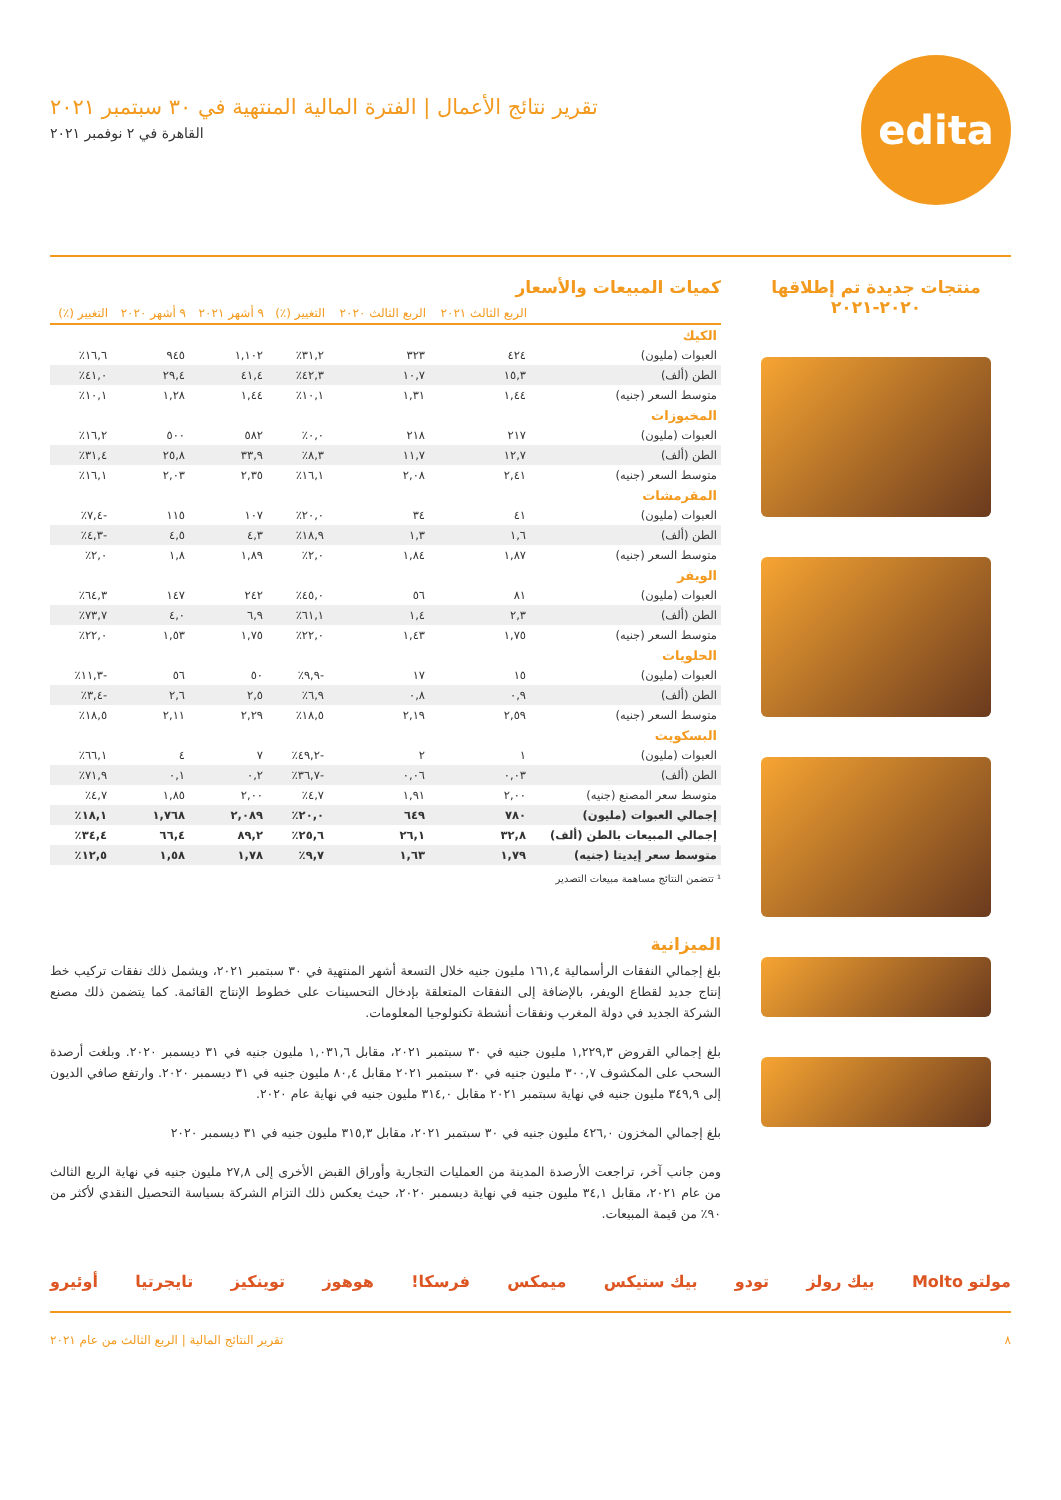edita
تقرير نتائج الأعمال | الفترة المالية المنتهية في ٣٠ سبتمبر ٢٠٢١
القاهرة في ٢ نوفمبر ٢٠٢١
منتجات جديدة تم إطلاقها
٢٠٢٠-٢٠٢١
كميات المبيعات والأسعار
| | الربع الثالث ٢٠٢١ | الربع الثالث ٢٠٢٠ | التغيير (٪) | ٩ أشهر ٢٠٢١ | ٩ أشهر ٢٠٢٠ | التغيير (٪) |
| --- | --- | --- | --- | --- | --- | --- |
| الكيك | | | | | | |
| العبوات (مليون) | ٤٢٤ | ٣٢٣ | ٣١,٢٪ | ١,١٠٢ | ٩٤٥ | ١٦,٦٪ |
| الطن (ألف) | ١٥,٣ | ١٠,٧ | ٤٢,٣٪ | ٤١,٤ | ٢٩,٤ | ٤١,٠٪ |
| متوسط السعر (جنيه) | ١,٤٤ | ١,٣١ | ١٠,١٪ | ١,٤٤ | ١,٢٨ | ١٠,١٪ |
| المخبوزات | | | | | | |
| العبوات (مليون) | ٢١٧ | ٢١٨ | ٠,٠٪ | ٥٨٢ | ٥٠٠ | ١٦,٢٪ |
| الطن (ألف) | ١٢,٧ | ١١,٧ | ٨,٣٪ | ٣٣,٩ | ٢٥,٨ | ٣١,٤٪ |
| متوسط السعر (جنيه) | ٢,٤١ | ٢,٠٨ | ١٦,١٪ | ٢,٣٥ | ٢,٠٣ | ١٦,١٪ |
| المقرمشات | | | | | | |
| العبوات (مليون) | ٤١ | ٣٤ | ٢٠,٠٪ | ١٠٧ | ١١٥ | -٧,٤٪ |
| الطن (ألف) | ١,٦ | ١,٣ | ١٨,٩٪ | ٤,٣ | ٤,٥ | -٤,٣٪ |
| متوسط السعر (جنيه) | ١,٨٧ | ١,٨٤ | ٢,٠٪ | ١,٨٩ | ١,٨ | ٢,٠٪ |
| الويفر | | | | | | |
| العبوات (مليون) | ٨١ | ٥٦ | ٤٥,٠٪ | ٢٤٢ | ١٤٧ | ٦٤,٣٪ |
| الطن (ألف) | ٢,٣ | ١,٤ | ٦١,١٪ | ٦,٩ | ٤,٠ | ٧٣,٧٪ |
| متوسط السعر (جنيه) | ١,٧٥ | ١,٤٣ | ٢٢,٠٪ | ١,٧٥ | ١,٥٣ | ٢٢,٠٪ |
| الحلويات | | | | | | |
| العبوات (مليون) | ١٥ | ١٧ | -٩,٩٪ | ٥٠ | ٥٦ | -١١,٣٪ |
| الطن (ألف) | ٠,٩ | ٠,٨ | ٦,٩٪ | ٢,٥ | ٢,٦ | -٣,٤٪ |
| متوسط السعر (جنيه) | ٢,٥٩ | ٢,١٩ | ١٨,٥٪ | ٢,٢٩ | ٢,١١ | ١٨,٥٪ |
| البسكويت | | | | | | |
| العبوات (مليون) | ١ | ٢ | -٤٩,٢٪ | ٧ | ٤ | ٦٦,١٪ |
| الطن (ألف) | ٠,٠٣ | ٠,٠٦ | -٣٦,٧٪ | ٠,٢ | ٠,١ | ٧١,٩٪ |
| متوسط سعر المصنع (جنيه) | ٢,٠٠ | ١,٩١ | ٤,٧٪ | ٢,٠٠ | ١,٨٥ | ٤,٧٪ |
| إجمالي العبوات (مليون) | ٧٨٠ | ٦٤٩ | ٢٠,٠٪ | ٢,٠٨٩ | ١,٧٦٨ | ١٨,١٪ |
| إجمالي المبيعات بالطن (ألف) | ٣٢,٨ | ٢٦,١ | ٢٥,٦٪ | ٨٩,٢ | ٦٦,٤ | ٣٤,٤٪ |
| متوسط سعر إيديتا (جنيه) | ١,٧٩ | ١,٦٣ | ٩,٧٪ | ١,٧٨ | ١,٥٨ | ١٢,٥٪ |
¹ تتضمن النتائج مساهمة مبيعات التصدير
الميزانية
بلغ إجمالي النفقات الرأسمالية ١٦١,٤ مليون جنيه خلال التسعة أشهر المنتهية في ٣٠ سبتمبر ٢٠٢١، ويشمل ذلك نفقات تركيب خط إنتاج جديد لقطاع الويفر، بالإضافة إلى النفقات المتعلقة بإدخال التحسينات على خطوط الإنتاج القائمة. كما يتضمن ذلك مصنع الشركة الجديد في دولة المغرب ونفقات أنشطة تكنولوجيا المعلومات.
بلغ إجمالي القروض ١,٢٢٩,٣ مليون جنيه في ٣٠ سبتمبر ٢٠٢١، مقابل ١,٠٣١,٦ مليون جنيه في ٣١ ديسمبر ٢٠٢٠. وبلغت أرصدة السحب على المكشوف ٣٠٠,٧ مليون جنيه في ٣٠ سبتمبر ٢٠٢١ مقابل ٨٠,٤ مليون جنيه في ٣١ ديسمبر ٢٠٢٠. وارتفع صافي الديون إلى ٣٤٩,٩ مليون جنيه في نهاية سبتمبر ٢٠٢١ مقابل ٣١٤,٠ مليون جنيه في نهاية عام ٢٠٢٠.
بلغ إجمالي المخزون ٤٢٦,٠ مليون جنيه في ٣٠ سبتمبر ٢٠٢١، مقابل ٣١٥,٣ مليون جنيه في ٣١ ديسمبر ٢٠٢٠
ومن جانب آخر، تراجعت الأرصدة المدينة من العمليات التجارية وأوراق القبض الأخرى إلى ٢٧,٨ مليون جنيه في نهاية الربع الثالث من عام ٢٠٢١، مقابل ٣٤,١ مليون جنيه في نهاية ديسمبر ٢٠٢٠، حيث يعكس ذلك التزام الشركة بسياسة التحصيل النقدي لأكثر من ٩٠٪ من قيمة المبيعات.
مولتو Molto بيك رولز تودو بيك ستيكس ميمكس فرسكا! هوهوز توينكيز تايجرتيا أوئيرو
٨ تقرير النتائج المالية | الربع الثالث من عام ٢٠٢١